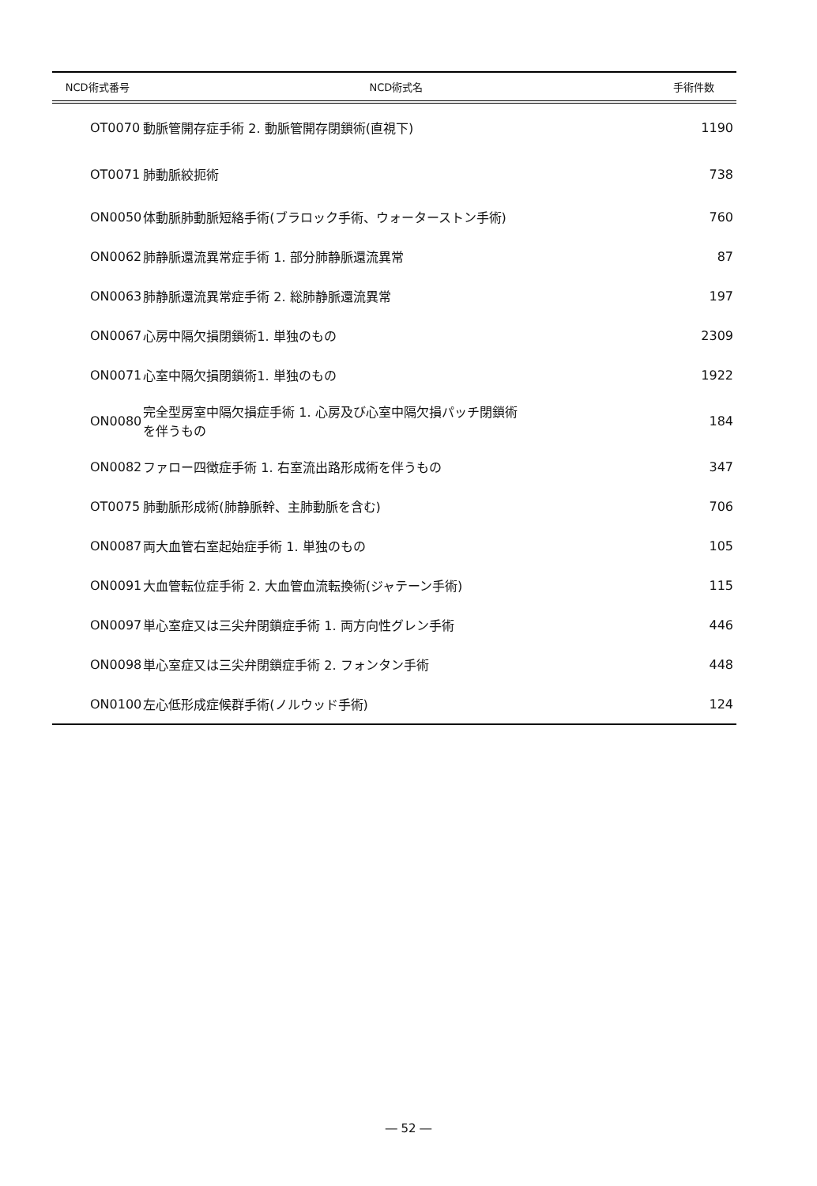| NCD術式番号 | NCD術式名 | 手術件数 |
| --- | --- | --- |
| OT0070 | 動脈管開存症手術 2. 動脈管開存閉鎖術(直視下) | 1190 |
| OT0071 | 肺動脈絞扼術 | 738 |
| ON0050 | 体動脈肺動脈短絡手術(ブラロック手術、ウォーターストン手術) | 760 |
| ON0062 | 肺静脈還流異常症手術 1. 部分肺静脈還流異常 | 87 |
| ON0063 | 肺静脈還流異常症手術 2. 総肺静脈還流異常 | 197 |
| ON0067 | 心房中隔欠損閉鎖術1. 単独のもの | 2309 |
| ON0071 | 心室中隔欠損閉鎖術1. 単独のもの | 1922 |
| ON0080 | 完全型房室中隔欠損症手術 1. 心房及び心室中隔欠損パッチ閉鎖術 を伴うもの | 184 |
| ON0082 | ファロー四徴症手術 1. 右室流出路形成術を伴うもの | 347 |
| OT0075 | 肺動脈形成術(肺静脈幹、主肺動脈を含む) | 706 |
| ON0087 | 両大血管右室起始症手術 1. 単独のもの | 105 |
| ON0091 | 大血管転位症手術 2. 大血管血流転換術(ジャテーン手術) | 115 |
| ON0097 | 単心室症又は三尖弁閉鎖症手術 1. 両方向性グレン手術 | 446 |
| ON0098 | 単心室症又は三尖弁閉鎖症手術 2. フォンタン手術 | 448 |
| ON0100 | 左心低形成症候群手術(ノルウッド手術) | 124 |
― 52 ―